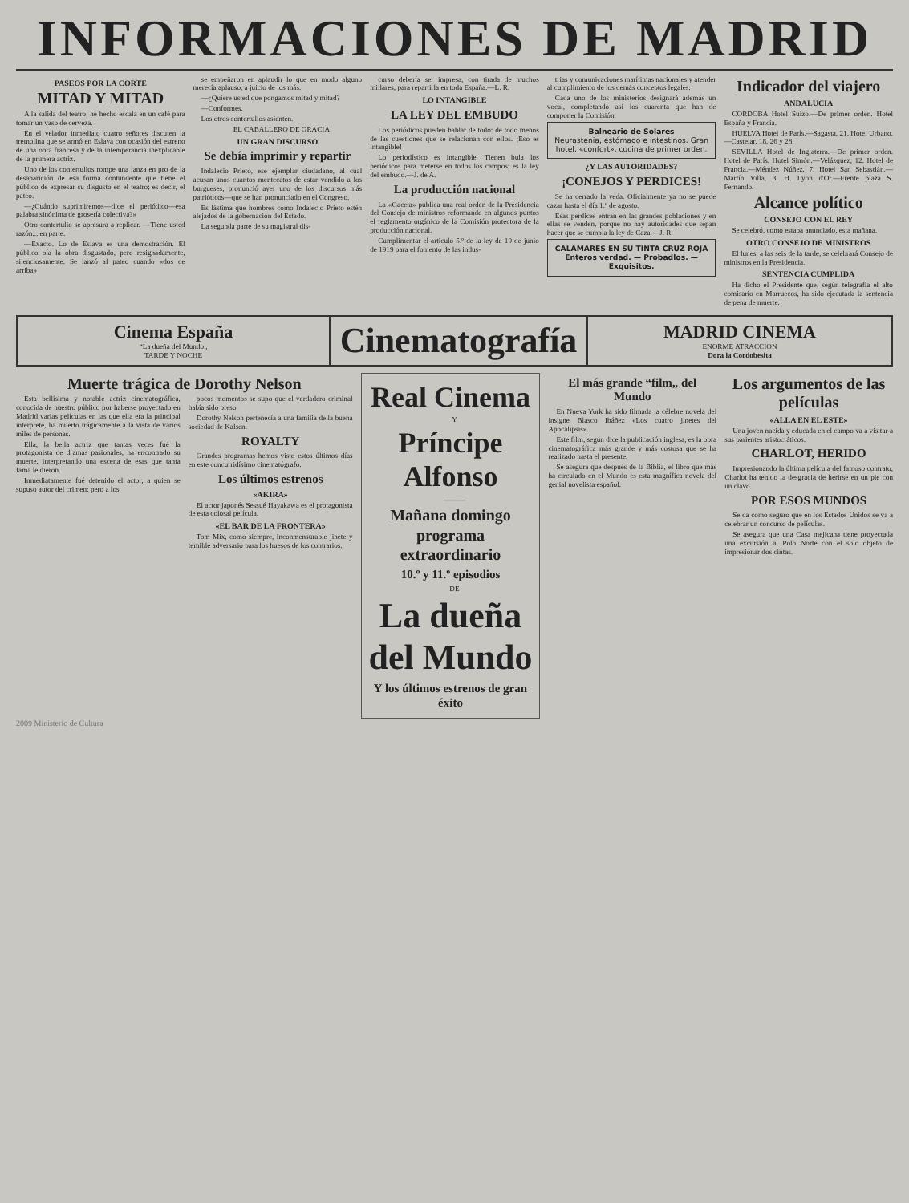INFORMACIONES DE MADRID
PASEOS POR LA CORTE
MITAD Y MITAD
A la salida del teatro, he hecho escala en un café para tomar un vaso de cerveza.
En el velador inmediato cuatro señores discuten la tremolina que se armó en Eslava con ocasión del estreno de una obra francesa y de la intemperancia inexplicable de la primera actriz.
Uno de los contertulios rompe una lanza en pro de la desaparición de esa forma contundente que tiene el público de expresar su disgusto en el teatro; es decir, el pateo.
—¿Cuándo suprimiremos—dice el periódico—esa palabra sinónima de grosería colectiva?»
Otro contertulio se apresura a replicar. —Tiene usted razón... en parte.
—Exacto. Lo de Eslava es una demostración. El público oía la obra disgustado, pero resignadamente, silenciosamente. Se lanzó al pateo cuando «dos de arriba»
se empeñaron en aplaudir lo que en modo alguno merecía aplauso, a juicio de los más.
—¿Quiere usted que pongamos mitad y mitad?
—Conformes.
Los otros contertulios asienten.
EL CABALLERO DE GRACIA
UN GRAN DISCURSO
Se debía imprimir y repartir
Indalecio Prieto, ese ejemplar ciudadano, al cual acusan unos cuantos mentecatos de estar vendido a los burgueses, pronunció ayer uno de los discursos más patrióticos—que se han pronunciado en el Congreso.
Es lástima que hombres como Indalecio Prieto estén alejados de la gobernación del Estado.
La segunda parte de su magistral dis-
curso debería ser impresa, con tirada de muchos millares, para repartirla en toda España.—L. R.
LO INTANGIBLE
LA LEY DEL EMBUDO
Los periódicos pueden hablar de todo: de todo menos de las cuestiones que se relacionan con ellos. ¡Eso es intangible!
Lo periodístico es intangible. Tienen bula los periódicos para meterse en todos los campos; es la ley del embudo.—J. de A.
La producción nacional
La «Gaceta» publica una real orden de la Presidencia del Consejo de ministros reformando en algunos puntos el reglamento orgánico de la Comisión protectora de la producción nacional.
Cumplimentar el artículo 5.º de la ley de 19 de junio de 1919 para el fomento de las indus-
trias y comunicaciones marítimas nacionales y atender al cumplimiento de los demás conceptos legales.
Cada uno de los ministerios designará además un vocal, completando así los cuarenta que han de componer la Comisión.
Balneario de Solares
Neurastenia, estómago e intestinos. Gran hotel, «confort», cocina de primer orden.
¿Y LAS AUTORIDADES?
¡CONEJOS Y PERDICES!
Se ha cerrado la veda. Oficialmente ya no se puede cazar hasta el día 1.º de agosto.
Esas perdices entran en las grandes poblaciones y en ellas se venden, porque no hay autoridades que sepan hacer que se cumpla la ley de Caza.—J. R.
CALAMARES EN SU TINTA CRUZ ROJA
Enteros verdad. — Probadlos. — Exquisitos.
Indicador del viajero
ANDALUCIA
CORDOBA Hotel Suizo.—De primer orden. Hotel España y Francia.
HUELVA Hotel de París.—Sagasta, 21. Hotel Urbano.—Castelar, 18, 26 y 28.
SEVILLA Hotel de Inglaterra.—De primer orden. Hotel de París. Hotel Simón.—Velázquez, 12. Hotel de Francia.—Méndez Núñez, 7. Hotel San Sebastián.—Martín Villa, 3. H. Lyon d'Or.—Frente plaza S. Fernando.
Alcance político
CONSEJO CON EL REY
Se celebró, como estaba anunciado, esta mañana.
OTRO CONSEJO DE MINISTROS
El lunes, a las seis de la tarde, se celebrará Consejo de ministros en la Presidencia.
SENTENCIA CUMPLIDA
Ha dicho el Presidente que, según telegrafía el alto comisario en Marruecos, ha sido ejecutada la sentencia de pena de muerte.
Cinema España
“La dueña del Mundo„
TARDE Y NOCHE
Cinematografía
MADRID CINEMA
ENORME ATRACCION
Dora la Cordobesita
Muerte trágica de Dorothy Nelson
Esta bellísima y notable actriz cinematográfica, conocida de nuestro público por haberse proyectado en Madrid varias películas en las que ella era la principal intérprete, ha muerto trágicamente a la vista de varios miles de personas.
Ella, la bella actriz que tantas veces fué la protagonista de dramas pasionales, ha encontrado su muerte, interpretando una escena de esas que tanta fama le dieron.
Inmediatamente fué detenido el actor, a quien se supuso autor del crimen; pero a los
pocos momentos se supo que el verdadero criminal había sido preso.
Dorothy Nelson pertenecía a una familia de la buena sociedad de Kalsen.
ROYALTY
Grandes programas hemos visto estos últimos días en este concurridísimo cinematógrafo.
Los últimos estrenos
«AKIRA»
El actor japonés Sessué Hayakawa es el protagonista de esta colosal película.
«EL BAR DE LA FRONTERA»
Tom Mix, como siempre, inconmensurable jinete y temible adversario para los huesos de los contrarios.
Real Cinema
Y
Príncipe Alfonso
———
Mañana domingo
programa extraordinario
10.º y 11.º episodios
DE
La dueña del Mundo
Y los últimos estrenos de gran éxito
El más grande “film„ del Mundo
En Nueva York ha sido filmada la célebre novela del insigne Blasco Ibáñez «Los cuatro jinetes del Apocalipsis».
Este film, según dice la publicación inglesa, es la obra cinematográfica más grande y más costosa que se ha realizado hasta el presente.
Se asegura que después de la Biblia, el libro que más ha circulado en el Mundo es esta magnífica novela del genial novelista español.
Los argumentos de las películas
«ALLA EN EL ESTE»
Una joven nacida y educada en el campo va a visitar a sus parientes aristocráticos.
CHARLOT, HERIDO
Impresionando la última película del famoso contrato, Charlot ha tenido la desgracia de herirse en un pie con un clavo.
POR ESOS MUNDOS
Se da como seguro que en los Estados Unidos se va a celebrar un concurso de películas.
Se asegura que una Casa mejicana tiene proyectada una excursión al Polo Norte con el solo objeto de impresionar dos cintas.
2009 Ministerio de Cultura